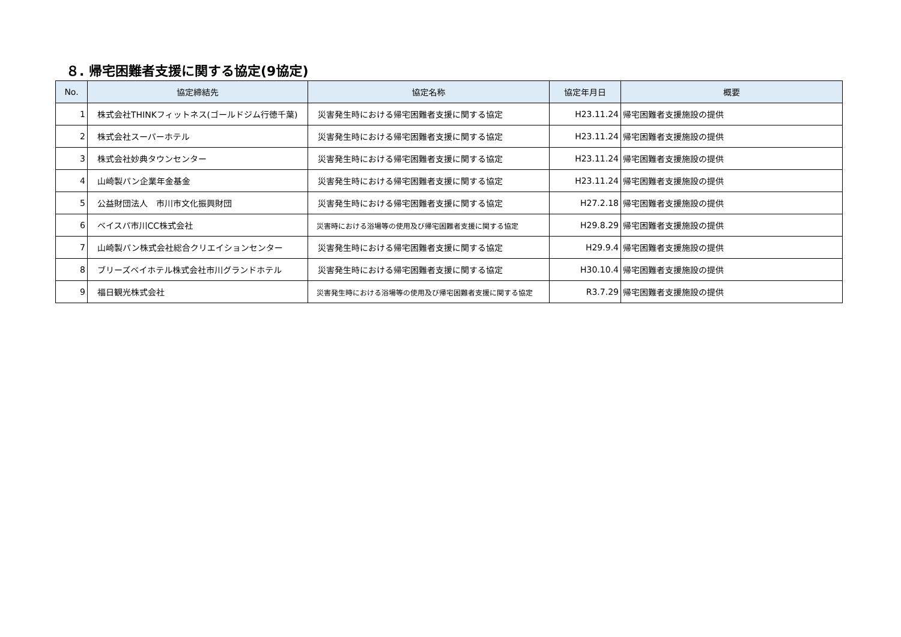８. 帰宅困難者支援に関する協定(9協定)
| No. | 協定締結先 | 協定名称 | 協定年月日 | 概要 |
| --- | --- | --- | --- | --- |
| 1 | 株式会社THINKフィットネス(ゴールドジム行徳千葉) | 災害発生時における帰宅困難者支援に関する協定 | H23.11.24 | 帰宅困難者支援施設の提供 |
| 2 | 株式会社スーパーホテル | 災害発生時における帰宅困難者支援に関する協定 | H23.11.24 | 帰宅困難者支援施設の提供 |
| 3 | 株式会社妙典タウンセンター | 災害発生時における帰宅困難者支援に関する協定 | H23.11.24 | 帰宅困難者支援施設の提供 |
| 4 | 山崎製パン企業年金基金 | 災害発生時における帰宅困難者支援に関する協定 | H23.11.24 | 帰宅困難者支援施設の提供 |
| 5 | 公益財団法人 市川市文化振興財団 | 災害発生時における帰宅困難者支援に関する協定 | H27.2.18 | 帰宅困難者支援施設の提供 |
| 6 | ベイスパ市川CC株式会社 | 災害時における浴場等の使用及び帰宅困難者支援に関する協定 | H29.8.29 | 帰宅困難者支援施設の提供 |
| 7 | 山崎製パン株式会社総合クリエイションセンター | 災害発生時における帰宅困難者支援に関する協定 | H29.9.4 | 帰宅困難者支援施設の提供 |
| 8 | ブリーズベイホテル株式会社市川グランドホテル | 災害発生時における帰宅困難者支援に関する協定 | H30.10.4 | 帰宅困難者支援施設の提供 |
| 9 | 福日観光株式会社 | 災害発生時における浴場等の使用及び帰宅困難者支援に関する協定 | R3.7.29 | 帰宅困難者支援施設の提供 |